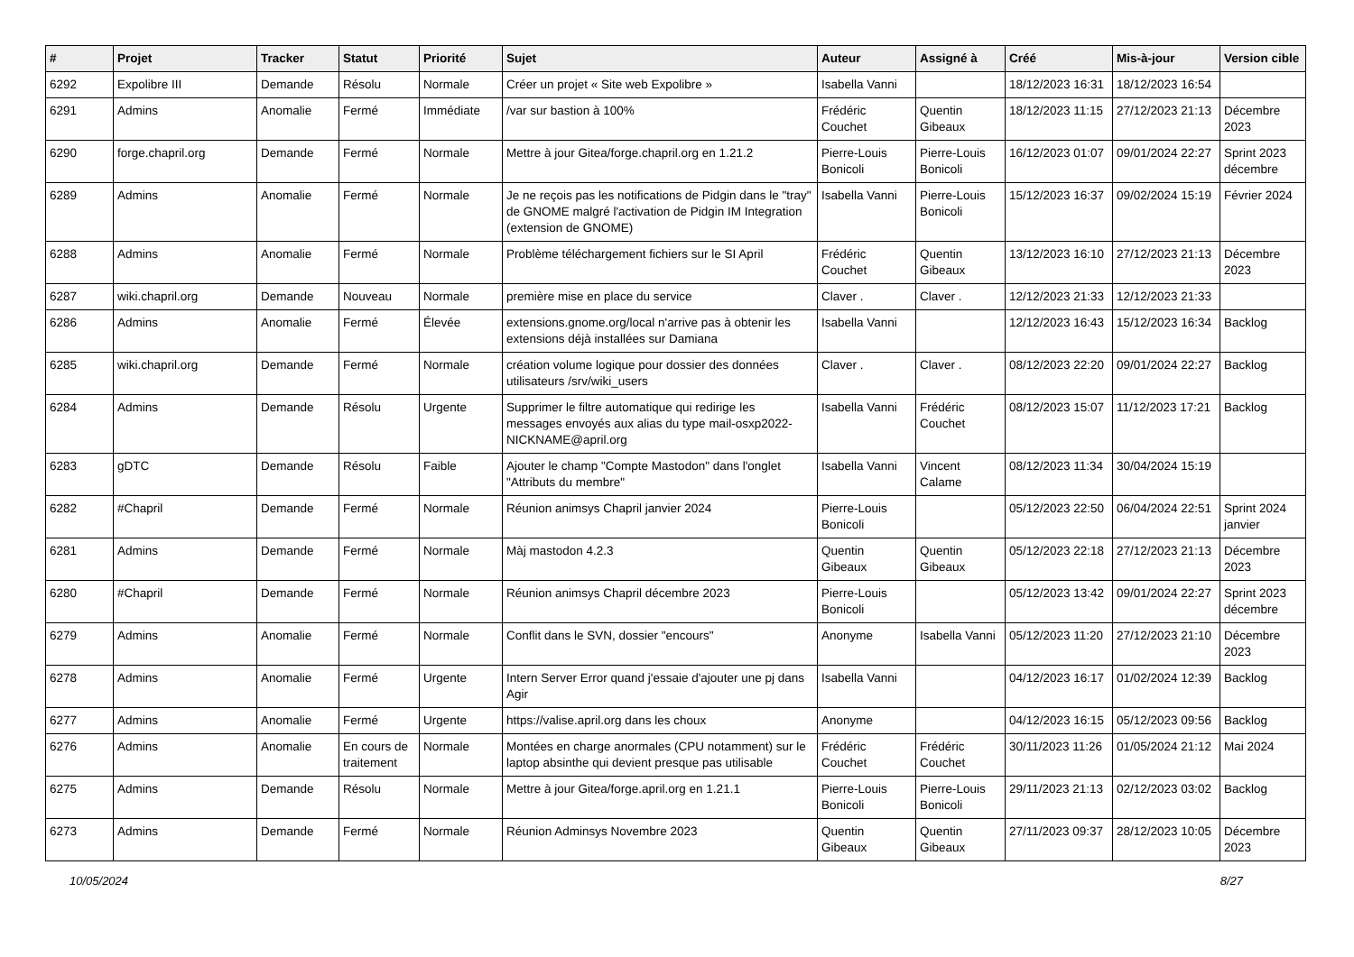| # | Projet | Tracker | Statut | Priorité | Sujet | Auteur | Assigné à | Créé | Mis-à-jour | Version cible |
| --- | --- | --- | --- | --- | --- | --- | --- | --- | --- | --- |
| 6292 | Expolibre III | Demande | Résolu | Normale | Créer un projet « Site web Expolibre » | Isabella Vanni | | 18/12/2023 16:31 | 18/12/2023 16:54 | |
| 6291 | Admins | Anomalie | Fermé | Immédiate | /var sur bastion à 100% | Frédéric Couchet | Quentin Gibeaux | 18/12/2023 11:15 | 27/12/2023 21:13 | Décembre 2023 |
| 6290 | forge.chapril.org | Demande | Fermé | Normale | Mettre à jour Gitea/forge.chapril.org en 1.21.2 | Pierre-Louis Bonicoli | Pierre-Louis Bonicoli | 16/12/2023 01:07 | 09/01/2024 22:27 | Sprint 2023 décembre |
| 6289 | Admins | Anomalie | Fermé | Normale | Je ne reçois pas les notifications de Pidgin dans le "tray" de GNOME malgré l'activation de Pidgin IM Integration (extension de GNOME) | Isabella Vanni | Pierre-Louis Bonicoli | 15/12/2023 16:37 | 09/02/2024 15:19 | Février 2024 |
| 6288 | Admins | Anomalie | Fermé | Normale | Problème téléchargement fichiers sur le SI April | Frédéric Couchet | Quentin Gibeaux | 13/12/2023 16:10 | 27/12/2023 21:13 | Décembre 2023 |
| 6287 | wiki.chapril.org | Demande | Nouveau | Normale | première mise en place du service | Claver . | Claver . | 12/12/2023 21:33 | 12/12/2023 21:33 | |
| 6286 | Admins | Anomalie | Fermé | Élevée | extensions.gnome.org/local n'arrive pas à obtenir les extensions déjà installées sur Damiana | Isabella Vanni | | 12/12/2023 16:43 | 15/12/2023 16:34 | Backlog |
| 6285 | wiki.chapril.org | Demande | Fermé | Normale | création volume logique pour dossier des données utilisateurs /srv/wiki_users | Claver . | Claver . | 08/12/2023 22:20 | 09/01/2024 22:27 | Backlog |
| 6284 | Admins | Demande | Résolu | Urgente | Supprimer le filtre automatique qui redirige les messages envoyés aux alias du type mail-osxp2022-NICKNAME@april.org | Isabella Vanni | Frédéric Couchet | 08/12/2023 15:07 | 11/12/2023 17:21 | Backlog |
| 6283 | gDTC | Demande | Résolu | Faible | Ajouter le champ "Compte Mastodon" dans l'onglet "Attributs du membre" | Isabella Vanni | Vincent Calame | 08/12/2023 11:34 | 30/04/2024 15:19 | |
| 6282 | #Chapril | Demande | Fermé | Normale | Réunion animsys Chapril janvier 2024 | Pierre-Louis Bonicoli | | 05/12/2023 22:50 | 06/04/2024 22:51 | Sprint 2024 janvier |
| 6281 | Admins | Demande | Fermé | Normale | Màj mastodon 4.2.3 | Quentin Gibeaux | Quentin Gibeaux | 05/12/2023 22:18 | 27/12/2023 21:13 | Décembre 2023 |
| 6280 | #Chapril | Demande | Fermé | Normale | Réunion animsys Chapril décembre 2023 | Pierre-Louis Bonicoli | | 05/12/2023 13:42 | 09/01/2024 22:27 | Sprint 2023 décembre |
| 6279 | Admins | Anomalie | Fermé | Normale | Conflit dans le SVN, dossier "encours" | Anonyme | Isabella Vanni | 05/12/2023 11:20 | 27/12/2023 21:10 | Décembre 2023 |
| 6278 | Admins | Anomalie | Fermé | Urgente | Intern Server Error quand j'essaie d'ajouter une pj dans Agir | Isabella Vanni | | 04/12/2023 16:17 | 01/02/2024 12:39 | Backlog |
| 6277 | Admins | Anomalie | Fermé | Urgente | https://valise.april.org dans les choux | Anonyme | | 04/12/2023 16:15 | 05/12/2023 09:56 | Backlog |
| 6276 | Admins | Anomalie | En cours de traitement | Normale | Montées en charge anormales (CPU notamment) sur le laptop absinthe qui devient presque pas utilisable | Frédéric Couchet | Frédéric Couchet | 30/11/2023 11:26 | 01/05/2024 21:12 | Mai 2024 |
| 6275 | Admins | Demande | Résolu | Normale | Mettre à jour Gitea/forge.april.org en 1.21.1 | Pierre-Louis Bonicoli | Pierre-Louis Bonicoli | 29/11/2023 21:13 | 02/12/2023 03:02 | Backlog |
| 6273 | Admins | Demande | Fermé | Normale | Réunion Adminsys Novembre 2023 | Quentin Gibeaux | Quentin Gibeaux | 27/11/2023 09:37 | 28/12/2023 10:05 | Décembre 2023 |
10/05/2024 8/27